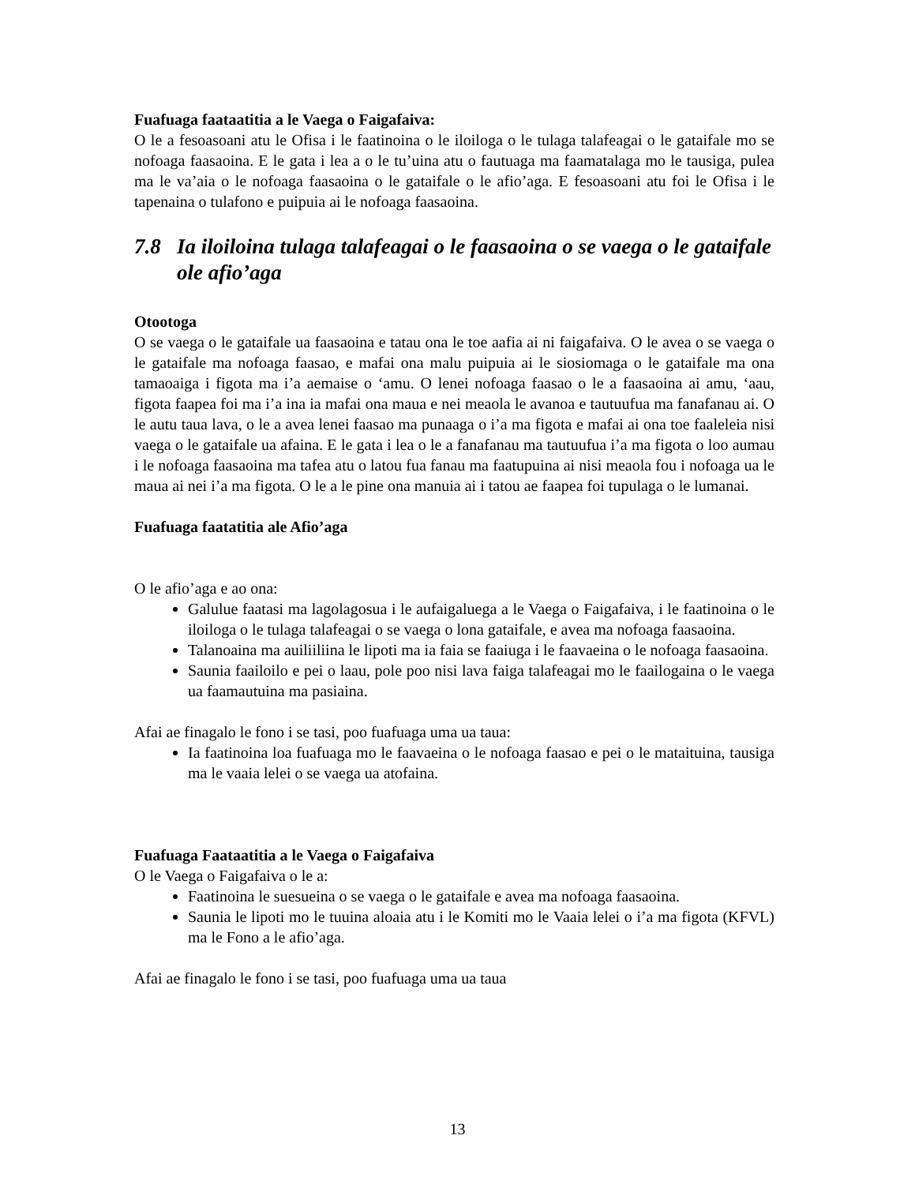Fuafuaga faataatitia a le Vaega o Faigafaiva:
O le a fesoasoani atu le Ofisa i le faatinoina o le iloiloga o le tulaga talafeagai o le gataifale mo se nofoaga faasaoina. E le gata i lea a o le tu’uina atu o fautuaga ma faamatalaga mo le tausiga, pulea ma le va’aia o le nofoaga faasaoina o le gataifale o le afio’aga. E fesoasoani atu foi le Ofisa i le tapenaina o tulafono e puipuia ai le nofoaga faasaoina.
7.8 Ia iloiloina tulaga talafeagai o le faasaoina o se vaega o le gataifale ole afio’aga
Otootoga
O se vaega o le gataifale ua faasaoina e tatau ona le toe aafia ai ni faigafaiva. O le avea o se vaega o le gataifale ma nofoaga faasao, e mafai ona malu puipuia ai le siosiomaga o le gataifale ma ona tamaoaiga i figota ma i’a aemaise o ‘amu. O lenei nofoaga faasao o le a faasaoina ai amu, ‘aau, figota faapea foi ma i’a ina ia mafai ona maua e nei meaola le avanoa e tautuufua ma fanafanau ai. O le autu taua lava, o le a avea lenei faasao ma punaaga o i’a ma figota e mafai ai ona toe faaleleia nisi vaega o le gataifale ua afaina. E le gata i lea o le a fanafanau ma tautuufua i’a ma figota o loo aumau i le nofoaga faasaoina ma tafea atu o latou fua fanau ma faatupuina ai nisi meaola fou i nofoaga ua le maua ai nei i’a ma figota. O le a le pine ona manuia ai i tatou ae faapea foi tupulaga o le lumanai.
Fuafuaga faatatitia ale Afio’aga
O le afio’aga e ao ona:
Galulue faatasi ma lagolagosua i le aufaigaluega a le Vaega o Faigafaiva, i le faatinoina o le iloiloga o le tulaga talafeagai o se vaega o lona gataifale, e avea ma nofoaga faasaoina.
Talanoaina ma auiliiliina le lipoti ma ia faia se faaiuga i le faavaeina o le nofoaga faasaoina.
Saunia faailoilo e pei o laau, pole poo nisi lava faiga talafeagai mo le faailogaina o le vaega ua faamautuina ma pasiaina.
Afai ae finagalo le fono i se tasi, poo fuafuaga uma ua taua:
Ia faatinoina loa fuafuaga mo le faavaeina o le nofoaga faasao e pei o le mataituina, tausiga ma le vaaia lelei o se vaega ua atofaina.
Fuafuaga Faataatitia a le Vaega o Faigafaiva
O le Vaega o Faigafaiva o le a:
Faatinoina le suesueina o se vaega o le gataifale e avea ma nofoaga faasaoina.
Saunia le lipoti mo le tuuina aloaia atu i le Komiti mo le Vaaia lelei o i’a ma figota (KFVL) ma le Fono a le afio’aga.
Afai ae finagalo le fono i se tasi, poo fuafuaga uma ua taua
13